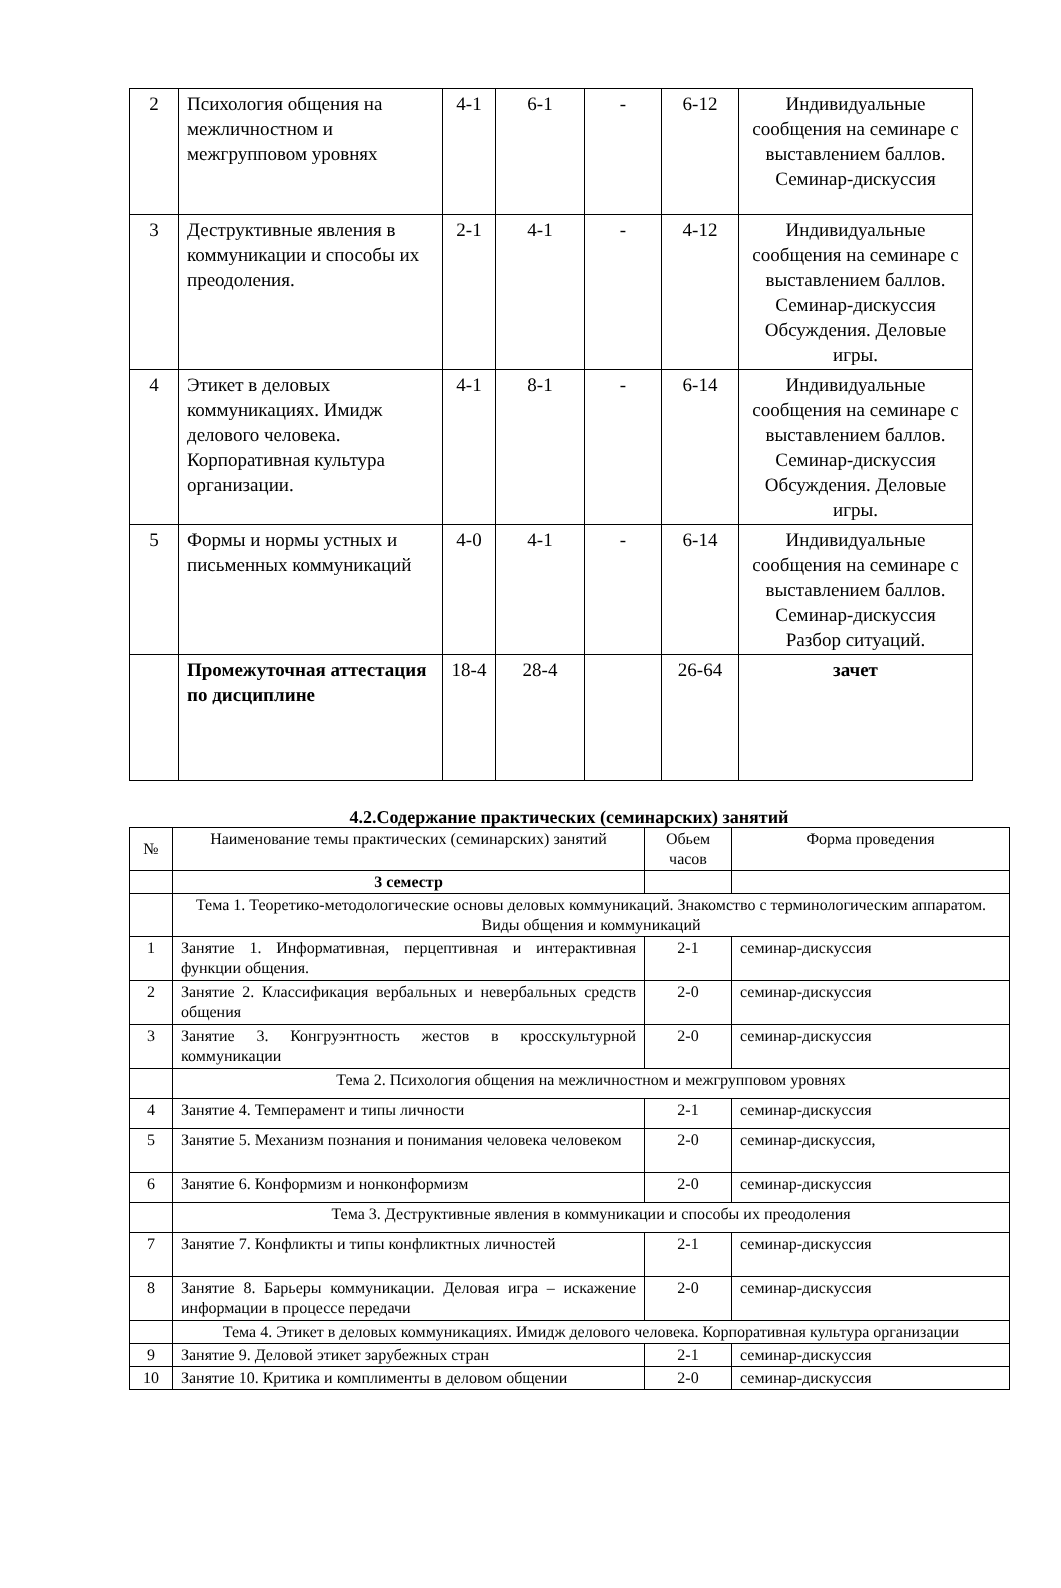| 2 | Психология общения на межличностном и межгрупповом уровнях | 4-1 | 6-1 | - | 6-12 | Индивидуальные сообщения на семинаре с выставлением баллов. Семинар-дискуссия |
| 3 | Деструктивные явления в коммуникации и способы их преодоления. | 2-1 | 4-1 | - | 4-12 | Индивидуальные сообщения на семинаре с выставлением баллов. Семинар-дискуссия Обсуждения. Деловые игры. |
| 4 | Этикет в деловых коммуникациях. Имидж делового человека. Корпоративная культура организации. | 4-1 | 8-1 | - | 6-14 | Индивидуальные сообщения на семинаре с выставлением баллов. Семинар-дискуссия Обсуждения. Деловые игры. |
| 5 | Формы и нормы устных и письменных коммуникаций | 4-0 | 4-1 | - | 6-14 | Индивидуальные сообщения на семинаре с выставлением баллов. Семинар-дискуссия Разбор ситуаций. |
| | Промежуточная аттестация по дисциплине | 18-4 | 28-4 | | 26-64 | зачет |
4.2.Содержание практических (семинарских) занятий
| № | Наименование темы практических (семинарских) занятий | Обьем часов | Форма проведения |
| --- | --- | --- | --- |
| | 3 семестр | | |
| | Тема 1. Теоретико-методологические основы деловых коммуникаций. Знакомство с терминологическим аппаратом. Виды общения и коммуникаций | | |
| 1 | Занятие 1. Информативная, перцептивная и интерактивная функции общения. | 2-1 | семинар-дискуссия |
| 2 | Занятие 2. Классификация вербальных и невербальных средств общения | 2-0 | семинар-дискуссия |
| 3 | Занятие 3. Конгруэнтность жестов в кросскультурной коммуникации | 2-0 | семинар-дискуссия |
| | Тема 2. Психология общения на межличностном и межгрупповом уровнях | | |
| 4 | Занятие 4. Темперамент и типы личности | 2-1 | семинар-дискуссия |
| 5 | Занятие 5. Механизм познания и понимания человека человеком | 2-0 | семинар-дискуссия, |
| 6 | Занятие 6. Конформизм и нонконформизм | 2-0 | семинар-дискуссия |
| | Тема 3. Деструктивные явления в коммуникации и способы их преодоления | | |
| 7 | Занятие 7. Конфликты и типы конфликтных личностей | 2-1 | семинар-дискуссия |
| 8 | Занятие 8. Барьеры коммуникации. Деловая игра – искажение информации в процессе передачи | 2-0 | семинар-дискуссия |
| | Тема 4. Этикет в деловых коммуникациях. Имидж делового человека. Корпоративная культура организации | | |
| 9 | Занятие 9. Деловой этикет зарубежных стран | 2-1 | семинар-дискуссия |
| 10 | Занятие 10. Критика и комплименты в деловом общении | 2-0 | семинар-дискуссия |